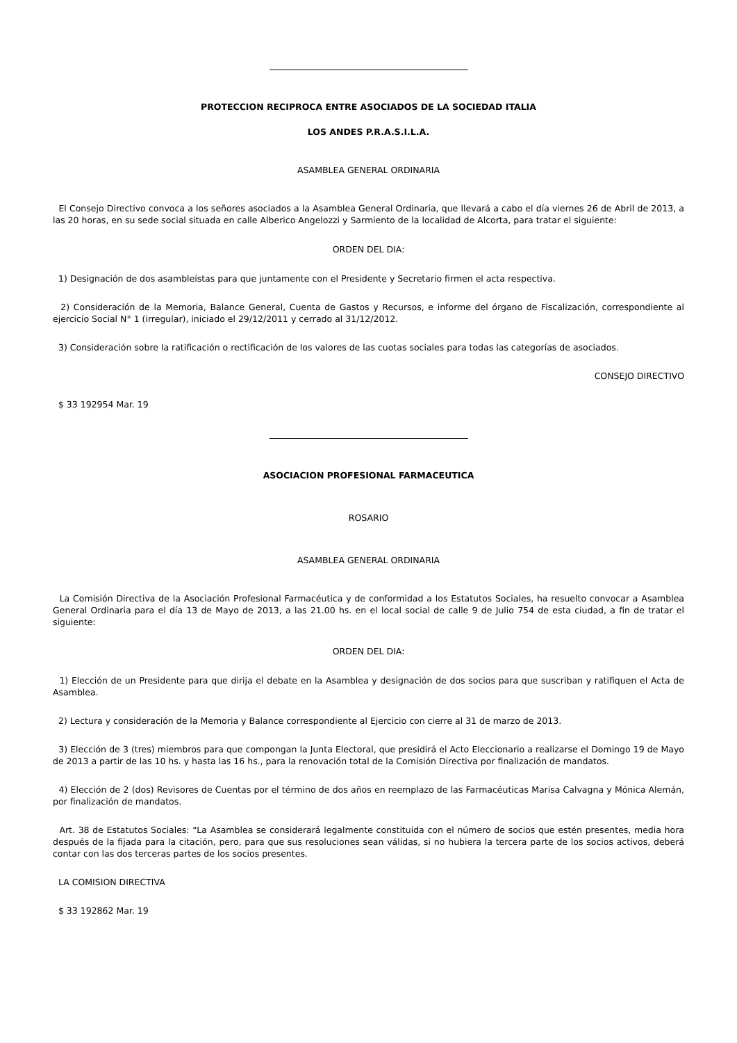PROTECCION RECIPROCA ENTRE ASOCIADOS DE LA SOCIEDAD ITALIA
LOS ANDES P.R.A.S.I.L.A.
ASAMBLEA GENERAL ORDINARIA
El Consejo Directivo convoca a los señores asociados a la Asamblea General Ordinaria, que llevará a cabo el día viernes 26 de Abril de 2013, a las 20 horas, en su sede social situada en calle Alberico Angelozzi y Sarmiento de la localidad de Alcorta, para tratar el siguiente:
ORDEN DEL DIA:
1) Designación de dos asambleístas para que juntamente con el Presidente y Secretario firmen el acta respectiva.
2) Consideración de la Memoria, Balance General, Cuenta de Gastos y Recursos, e informe del órgano de Fiscalización, correspondiente al ejercicio Social N° 1 (irregular), iniciado el 29/12/2011 y cerrado al 31/12/2012.
3) Consideración sobre la ratificación o rectificación de los valores de las cuotas sociales para todas las categorías de asociados.
CONSEJO DIRECTIVO
$ 33 192954 Mar. 19
ASOCIACION PROFESIONAL FARMACEUTICA
ROSARIO
ASAMBLEA GENERAL ORDINARIA
La Comisión Directiva de la Asociación Profesional Farmacéutica y de conformidad a los Estatutos Sociales, ha resuelto convocar a Asamblea General Ordinaria para el día 13 de Mayo de 2013, a las 21.00 hs. en el local social de calle 9 de Julio 754 de esta ciudad, a fin de tratar el siguiente:
ORDEN DEL DIA:
1) Elección de un Presidente para que dirija el debate en la Asamblea y designación de dos socios para que suscriban y ratifiquen el Acta de Asamblea.
2) Lectura y consideración de la Memoria y Balance correspondiente al Ejercicio con cierre al 31 de marzo de 2013.
3) Elección de 3 (tres) miembros para que compongan la Junta Electoral, que presidirá el Acto Eleccionario a realizarse el Domingo 19 de Mayo de 2013 a partir de las 10 hs. y hasta las 16 hs., para la renovación total de la Comisión Directiva por finalización de mandatos.
4) Elección de 2 (dos) Revisores de Cuentas por el término de dos años en reemplazo de las Farmacéuticas Marisa Calvagna y Mónica Alemán, por finalización de mandatos.
Art. 38 de Estatutos Sociales: “La Asamblea se considerará legalmente constituida con el número de socios que estén presentes, media hora después de la fijada para la citación, pero, para que sus resoluciones sean válidas, si no hubiera la tercera parte de los socios activos, deberá contar con las dos terceras partes de los socios presentes.
LA COMISION DIRECTIVA
$ 33 192862 Mar. 19